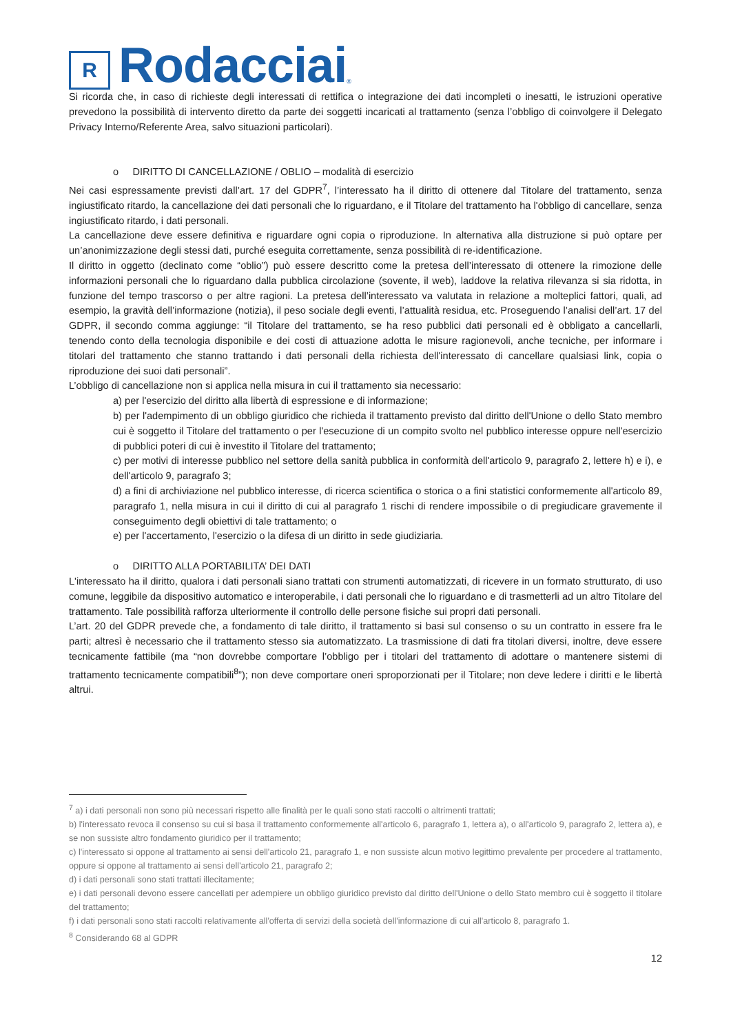R
Rodacciai
®
Si ricorda che, in caso di richieste degli interessati di rettifica o integrazione dei dati incompleti o inesatti, le istruzioni operative prevedono la possibilità di intervento diretto da parte dei soggetti incaricati al trattamento (senza l’obbligo di coinvolgere il Delegato Privacy Interno/Referente Area, salvo situazioni particolari).
o DIRITTO DI CANCELLAZIONE / OBLIO – modalità di esercizio
Nei casi espressamente previsti dall’art. 17 del GDPR<sup>7</sup>, l’interessato ha il diritto di ottenere dal Titolare del trattamento, senza ingiustificato ritardo, la cancellazione dei dati personali che lo riguardano, e il Titolare del trattamento ha l'obbligo di cancellare, senza ingiustificato ritardo, i dati personali.
La cancellazione deve essere definitiva e riguardare ogni copia o riproduzione. In alternativa alla distruzione si può optare per un’anonimizzazione degli stessi dati, purché eseguita correttamente, senza possibilità di re-identificazione.
Il diritto in oggetto (declinato come “oblio”) può essere descritto come la pretesa dell’interessato di ottenere la rimozione delle informazioni personali che lo riguardano dalla pubblica circolazione (sovente, il web), laddove la relativa rilevanza si sia ridotta, in funzione del tempo trascorso o per altre ragioni. La pretesa dell’interessato va valutata in relazione a molteplici fattori, quali, ad esempio, la gravità dell’informazione (notizia), il peso sociale degli eventi, l’attualità residua, etc. Proseguendo l’analisi dell’art. 17 del GDPR, il secondo comma aggiunge: “il Titolare del trattamento, se ha reso pubblici dati personali ed è obbligato a cancellarli, tenendo conto della tecnologia disponibile e dei costi di attuazione adotta le misure ragionevoli, anche tecniche, per informare i titolari del trattamento che stanno trattando i dati personali della richiesta dell'interessato di cancellare qualsiasi link, copia o riproduzione dei suoi dati personali”.
L’obbligo di cancellazione non si applica nella misura in cui il trattamento sia necessario:
a) per l'esercizio del diritto alla libertà di espressione e di informazione;
b) per l'adempimento di un obbligo giuridico che richieda il trattamento previsto dal diritto dell'Unione o dello Stato membro cui è soggetto il Titolare del trattamento o per l'esecuzione di un compito svolto nel pubblico interesse oppure nell'esercizio di pubblici poteri di cui è investito il Titolare del trattamento;
c) per motivi di interesse pubblico nel settore della sanità pubblica in conformità dell'articolo 9, paragrafo 2, lettere h) e i), e dell'articolo 9, paragrafo 3;
d) a fini di archiviazione nel pubblico interesse, di ricerca scientifica o storica o a fini statistici conformemente all'articolo 89, paragrafo 1, nella misura in cui il diritto di cui al paragrafo 1 rischi di rendere impossibile o di pregiudicare gravemente il conseguimento degli obiettivi di tale trattamento; o
e) per l'accertamento, l'esercizio o la difesa di un diritto in sede giudiziaria.
o DIRITTO ALLA PORTABILITA’ DEI DATI
L'interessato ha il diritto, qualora i dati personali siano trattati con strumenti automatizzati, di ricevere in un formato strutturato, di uso comune, leggibile da dispositivo automatico e interoperabile, i dati personali che lo riguardano e di trasmetterli ad un altro Titolare del trattamento. Tale possibilità rafforza ulteriormente il controllo delle persone fisiche sui propri dati personali.
L’art. 20 del GDPR prevede che, a fondamento di tale diritto, il trattamento si basi sul consenso o su un contratto in essere fra le parti; altresì è necessario che il trattamento stesso sia automatizzato. La trasmissione di dati fra titolari diversi, inoltre, deve essere tecnicamente fattibile (ma “non dovrebbe comportare l’obbligo per i titolari del trattamento di adottare o mantenere sistemi di trattamento tecnicamente compatibili<sup>8</sup>”); non deve comportare oneri sproporzionati per il Titolare; non deve ledere i diritti e le libertà altrui.
<sup>7</sup> a) i dati personali non sono più necessari rispetto alle finalità per le quali sono stati raccolti o altrimenti trattati;
b) l'interessato revoca il consenso su cui si basa il trattamento conformemente all'articolo 6, paragrafo 1, lettera a), o all'articolo 9, paragrafo 2, lettera a), e se non sussiste altro fondamento giuridico per il trattamento;
c) l'interessato si oppone al trattamento ai sensi dell'articolo 21, paragrafo 1, e non sussiste alcun motivo legittimo prevalente per procedere al trattamento, oppure si oppone al trattamento ai sensi dell'articolo 21, paragrafo 2;
d) i dati personali sono stati trattati illecitamente;
e) i dati personali devono essere cancellati per adempiere un obbligo giuridico previsto dal diritto dell'Unione o dello Stato membro cui è soggetto il titolare del trattamento;
f) i dati personali sono stati raccolti relativamente all'offerta di servizi della società dell'informazione di cui all'articolo 8, paragrafo 1.
<sup>8</sup> Considerando 68 al GDPR
12